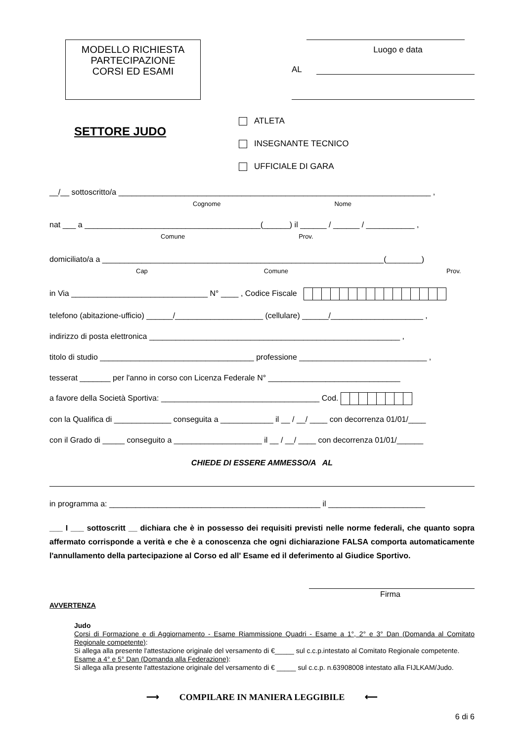MODELLO RICHIESTA
PARTECIPAZIONE
CORSI ED ESAMI
Luogo e data
AL
SETTORE JUDO
ATLETA
INSEGNANTE TECNICO
UFFICIALE DI GARA
__/__ sottoscritto/a _______________________________________________________________________ ,
Cognome Nome
nat ___ a ________________________________________(______) il ______ / ______ / ___________ ,
Comune Prov.
domiciliato/a a ________________________________________________________________(________)
Cap Comune Prov.
in Via _______________________________ N° ____ , Codice Fiscale
telefono (abitazione-ufficio) ______/____________________ (cellulare) ______/_____________________ ,
indirizzo di posta elettronica _________________________________________________________ ,
titolo di studio ___________________________________ professione _____________________________ ,
tesserat _______ per l'anno in corso con Licenza Federale N° ______________________________
a favore della Società Sportiva: ____________________________________ Cod.
con la Qualifica di _____________ conseguita a ____________ il __ / __/ ____ con decorrenza 01/01/____
con il Grado di _____ conseguito a ____________________ il __ / __/ ____ con decorrenza 01/01/______
CHIEDE DI ESSERE AMMESSO/A AL
in programma a: ________________________________________________ il ______________________
___ I ___ sottoscritt __ dichiara che è in possesso dei requisiti previsti nelle norme federali, che quanto sopra affermato corrisponde a verità e che è a conoscenza che ogni dichiarazione FALSA comporta automaticamente l'annullamento della partecipazione al Corso ed all' Esame ed il deferimento al Giudice Sportivo.
Firma
AVVERTENZA
Judo
Corsi di Formazione e di Aggiornamento - Esame Riammissione Quadri - Esame a 1°, 2° e 3° Dan (Domanda al Comitato Regionale competente):
Si allega alla presente l'attestazione originale del versamento di €_____ sul c.c.p.intestato al Comitato Regionale competente.
Esame a 4° e 5° Dan (Domanda alla Federazione):
Si allega alla presente l'attestazione originale del versamento di € _____ sul c.c.p. n.63908008 intestato alla FIJLKAM/Judo.
⟶ COMPILARE IN MANIERA LEGGIBILE ⟵
6 di 6